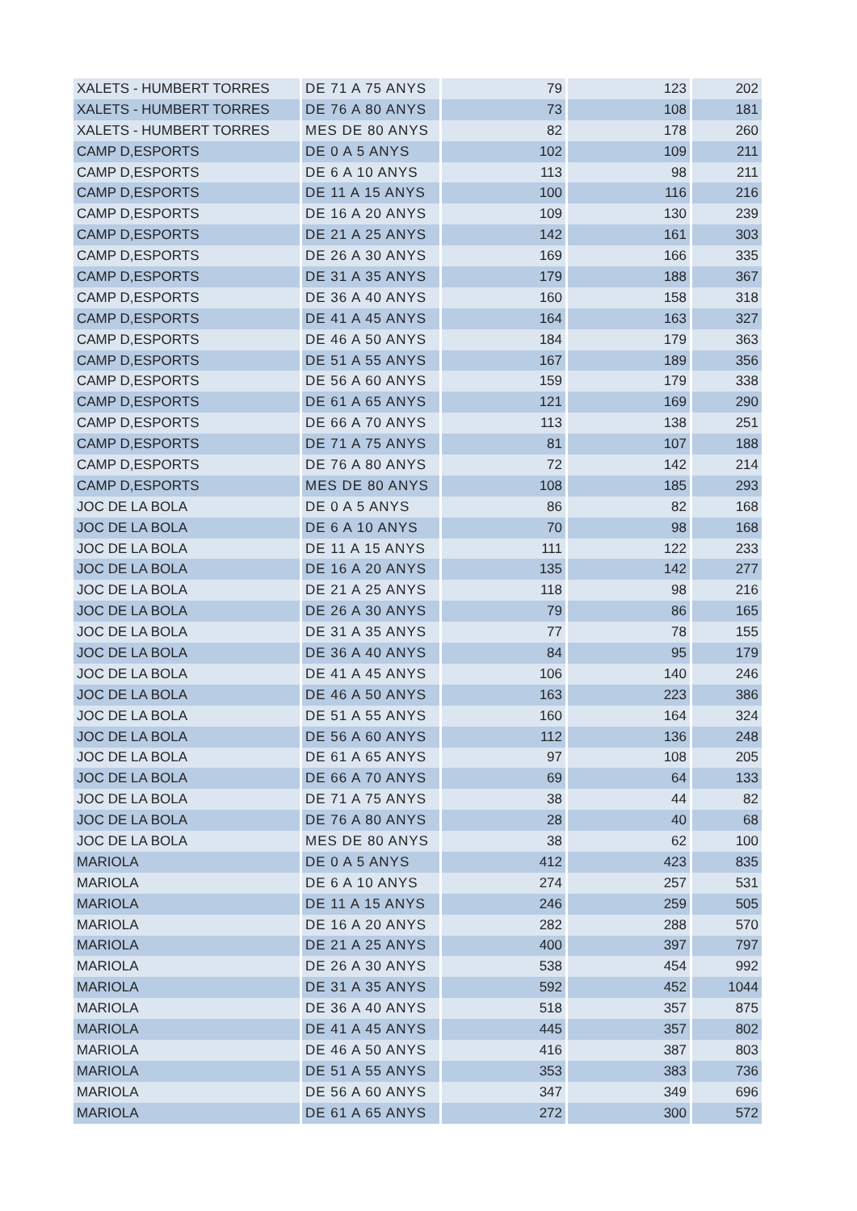| XALETS - HUMBERT TORRES | DE 71 A 75 ANYS | 79 | 123 | 202 |
| XALETS - HUMBERT TORRES | DE 76 A 80 ANYS | 73 | 108 | 181 |
| XALETS - HUMBERT TORRES | MES DE 80 ANYS | 82 | 178 | 260 |
| CAMP D,ESPORTS | DE 0 A 5 ANYS | 102 | 109 | 211 |
| CAMP D,ESPORTS | DE 6 A 10 ANYS | 113 | 98 | 211 |
| CAMP D,ESPORTS | DE 11 A 15 ANYS | 100 | 116 | 216 |
| CAMP D,ESPORTS | DE 16 A 20 ANYS | 109 | 130 | 239 |
| CAMP D,ESPORTS | DE 21 A 25 ANYS | 142 | 161 | 303 |
| CAMP D,ESPORTS | DE 26 A 30 ANYS | 169 | 166 | 335 |
| CAMP D,ESPORTS | DE 31 A 35 ANYS | 179 | 188 | 367 |
| CAMP D,ESPORTS | DE 36 A 40 ANYS | 160 | 158 | 318 |
| CAMP D,ESPORTS | DE 41 A 45 ANYS | 164 | 163 | 327 |
| CAMP D,ESPORTS | DE 46 A 50 ANYS | 184 | 179 | 363 |
| CAMP D,ESPORTS | DE 51 A 55 ANYS | 167 | 189 | 356 |
| CAMP D,ESPORTS | DE 56 A 60 ANYS | 159 | 179 | 338 |
| CAMP D,ESPORTS | DE 61 A 65 ANYS | 121 | 169 | 290 |
| CAMP D,ESPORTS | DE 66 A 70 ANYS | 113 | 138 | 251 |
| CAMP D,ESPORTS | DE 71 A 75 ANYS | 81 | 107 | 188 |
| CAMP D,ESPORTS | DE 76 A 80 ANYS | 72 | 142 | 214 |
| CAMP D,ESPORTS | MES DE 80 ANYS | 108 | 185 | 293 |
| JOC DE LA BOLA | DE 0 A 5 ANYS | 86 | 82 | 168 |
| JOC DE LA BOLA | DE 6 A 10 ANYS | 70 | 98 | 168 |
| JOC DE LA BOLA | DE 11 A 15 ANYS | 111 | 122 | 233 |
| JOC DE LA BOLA | DE 16 A 20 ANYS | 135 | 142 | 277 |
| JOC DE LA BOLA | DE 21 A 25 ANYS | 118 | 98 | 216 |
| JOC DE LA BOLA | DE 26 A 30 ANYS | 79 | 86 | 165 |
| JOC DE LA BOLA | DE 31 A 35 ANYS | 77 | 78 | 155 |
| JOC DE LA BOLA | DE 36 A 40 ANYS | 84 | 95 | 179 |
| JOC DE LA BOLA | DE 41 A 45 ANYS | 106 | 140 | 246 |
| JOC DE LA BOLA | DE 46 A 50 ANYS | 163 | 223 | 386 |
| JOC DE LA BOLA | DE 51 A 55 ANYS | 160 | 164 | 324 |
| JOC DE LA BOLA | DE 56 A 60 ANYS | 112 | 136 | 248 |
| JOC DE LA BOLA | DE 61 A 65 ANYS | 97 | 108 | 205 |
| JOC DE LA BOLA | DE 66 A 70 ANYS | 69 | 64 | 133 |
| JOC DE LA BOLA | DE 71 A 75 ANYS | 38 | 44 | 82 |
| JOC DE LA BOLA | DE 76 A 80 ANYS | 28 | 40 | 68 |
| JOC DE LA BOLA | MES DE 80 ANYS | 38 | 62 | 100 |
| MARIOLA | DE 0 A 5 ANYS | 412 | 423 | 835 |
| MARIOLA | DE 6 A 10 ANYS | 274 | 257 | 531 |
| MARIOLA | DE 11 A 15 ANYS | 246 | 259 | 505 |
| MARIOLA | DE 16 A 20 ANYS | 282 | 288 | 570 |
| MARIOLA | DE 21 A 25 ANYS | 400 | 397 | 797 |
| MARIOLA | DE 26 A 30 ANYS | 538 | 454 | 992 |
| MARIOLA | DE 31 A 35 ANYS | 592 | 452 | 1044 |
| MARIOLA | DE 36 A 40 ANYS | 518 | 357 | 875 |
| MARIOLA | DE 41 A 45 ANYS | 445 | 357 | 802 |
| MARIOLA | DE 46 A 50 ANYS | 416 | 387 | 803 |
| MARIOLA | DE 51 A 55 ANYS | 353 | 383 | 736 |
| MARIOLA | DE 56 A 60 ANYS | 347 | 349 | 696 |
| MARIOLA | DE 61 A 65 ANYS | 272 | 300 | 572 |